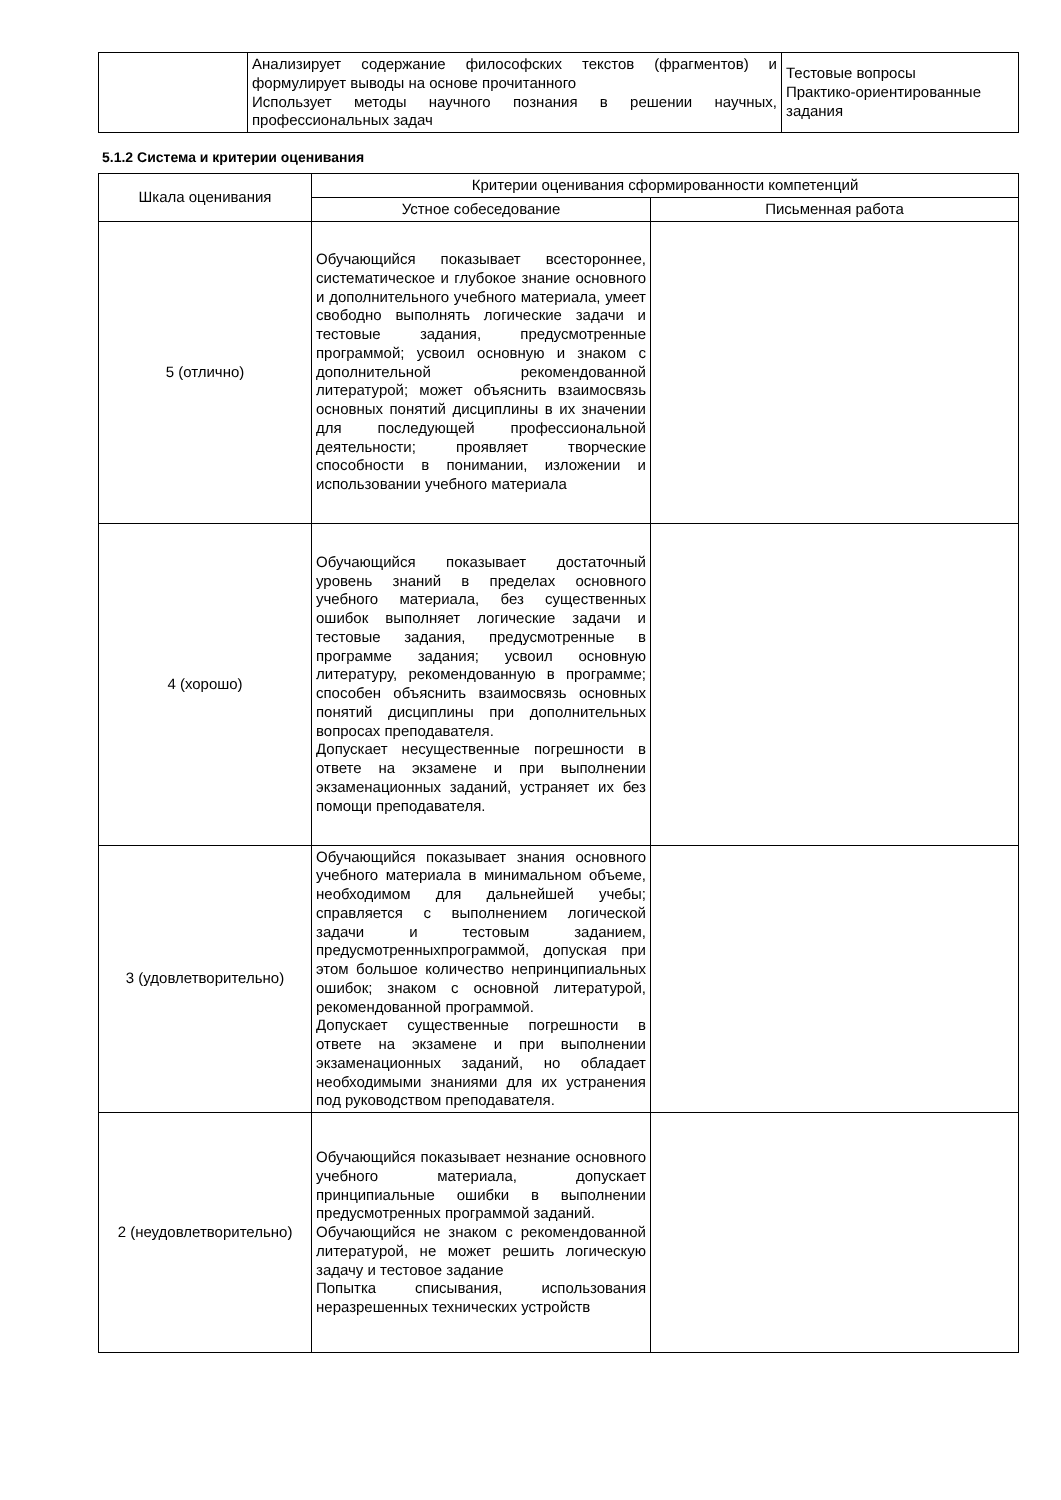| | Анализирует содержание философских текстов (фрагментов) и формулирует выводы на основе прочитанного Использует методы научного познания в решении научных, профессиональных задач | Тестовые вопросы Практико-ориентированные задания |
5.1.2 Система и критерии оценивания
| Шкала оценивания | Критерии оценивания сформированности компетенций | |
| --- | --- | --- |
| | Устное собеседование | Письменная работа |
| 5 (отлично) | Обучающийся показывает всестороннее, систематическое и глубокое знание основного и дополнительного учебного материала, умеет свободно выполнять логические задачи и тестовые задания, предусмотренные программой; усвоил основную и знаком с дополнительной рекомендованной литературой; может объяснить взаимосвязь основных понятий дисциплины в их значении для последующей профессиональной деятельности; проявляет творческие способности в понимании, изложении и использовании учебного материала | |
| 4 (хорошо) | Обучающийся показывает достаточный уровень знаний в пределах основного учебного материала, без существенных ошибок выполняет логические задачи и тестовые задания, предусмотренные в программе задания; усвоил основную литературу, рекомендованную в программе; способен объяснить взаимосвязь основных понятий дисциплины при дополнительных вопросах преподавателя. Допускает несущественные погрешности в ответе на экзамене и при выполнении экзаменационных заданий, устраняет их без помощи преподавателя. | |
| 3 (удовлетворительно) | Обучающийся показывает знания основного учебного материала в минимальном объеме, необходимом для дальнейшей учебы; справляется с выполнением логической задачи и тестовым заданием, предусмотренныхпрограммой, допуская при этом большое количество непринципиальных ошибок; знаком с основной литературой, рекомендованной программой. Допускает существенные погрешности в ответе на экзамене и при выполнении экзаменационных заданий, но обладает необходимыми знаниями для их устранения под руководством преподавателя. | |
| 2 (неудовлетворительно) | Обучающийся показывает незнание основного учебного материала, допускает принципиальные ошибки в выполнении предусмотренных программой заданий. Обучающийся не знаком с рекомендованной литературой, не может решить логическую задачу и тестовое задание Попытка списывания, использования неразрешенных технических устройств | |